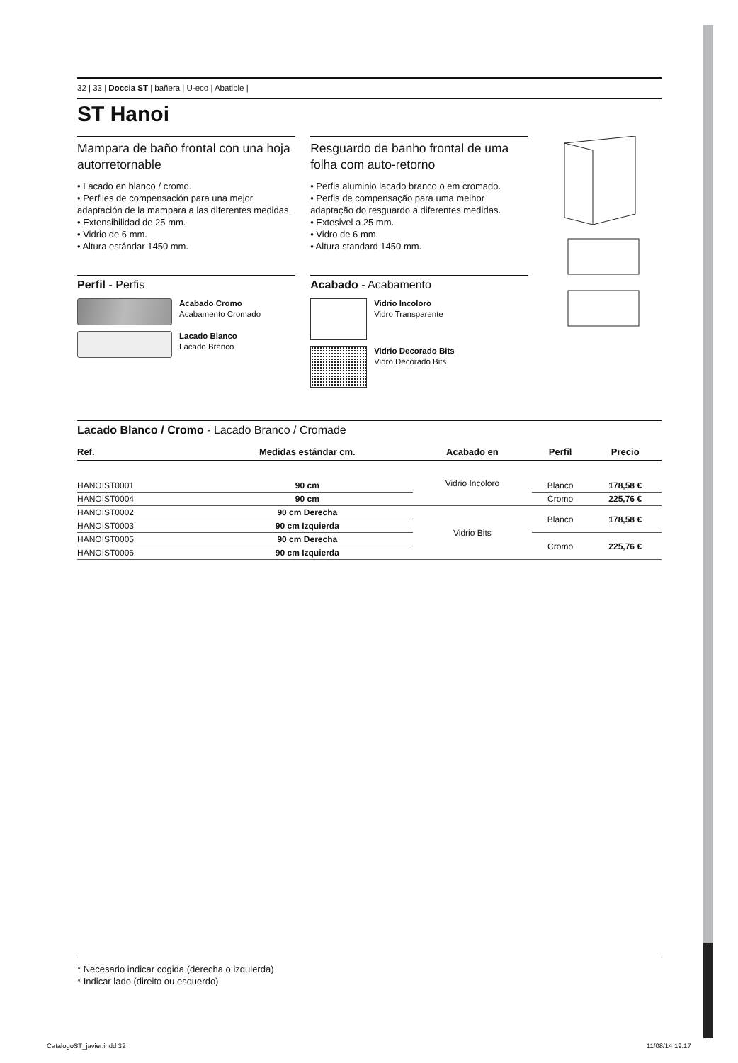32 | 33 | Doccia ST | bañera | U-eco | Abatible |
ST Hanoi
Mampara de baño frontal con una hoja autorretornable
• Lacado en blanco / cromo.
• Perfiles de compensación para una mejor adaptación de la mampara a las diferentes medidas.
• Extensibilidad de 25 mm.
• Vidrio de 6 mm.
• Altura estándar 1450 mm.
Perfil - Perfis
Acabado Cromo
Acabamento Cromado
Lacado Blanco
Lacado Branco
Resguardo de banho frontal de uma folha com auto-retorno
• Perfis aluminio lacado branco o em cromado.
• Perfis de compensação para uma melhor adaptação do resguardo a diferentes medidas.
• Extesivel a 25 mm.
• Vidro de 6 mm.
• Altura standard 1450 mm.
Acabado - Acabamento
Vidrio Incoloro
Vidro Transparente
Vidrio Decorado Bits
Vidro Decorado Bits
Lacado Blanco / Cromo - Lacado Branco / Cromade
| Ref. | Medidas estándar cm. | Acabado en | Perfil | Precio |
| --- | --- | --- | --- | --- |
| HANOIST0001 | 90 cm | Vidrio Incoloro | Blanco | 178,58 € |
| HANOIST0004 | 90 cm | | Cromo | 225,76 € |
| HANOIST0002 | 90 cm Derecha | Vidrio Bits | Blanco | 178,58 € |
| HANOIST0003 | 90 cm Izquierda | | | |
| HANOIST0005 | 90 cm Derecha | | Cromo | 225,76 € |
| HANOIST0006 | 90 cm Izquierda | | | |
* Necesario indicar cogida (derecha o izquierda)
* Indicar lado (direito ou esquerdo)
CatalogoST_javier.indd 32 11/08/14 19:17